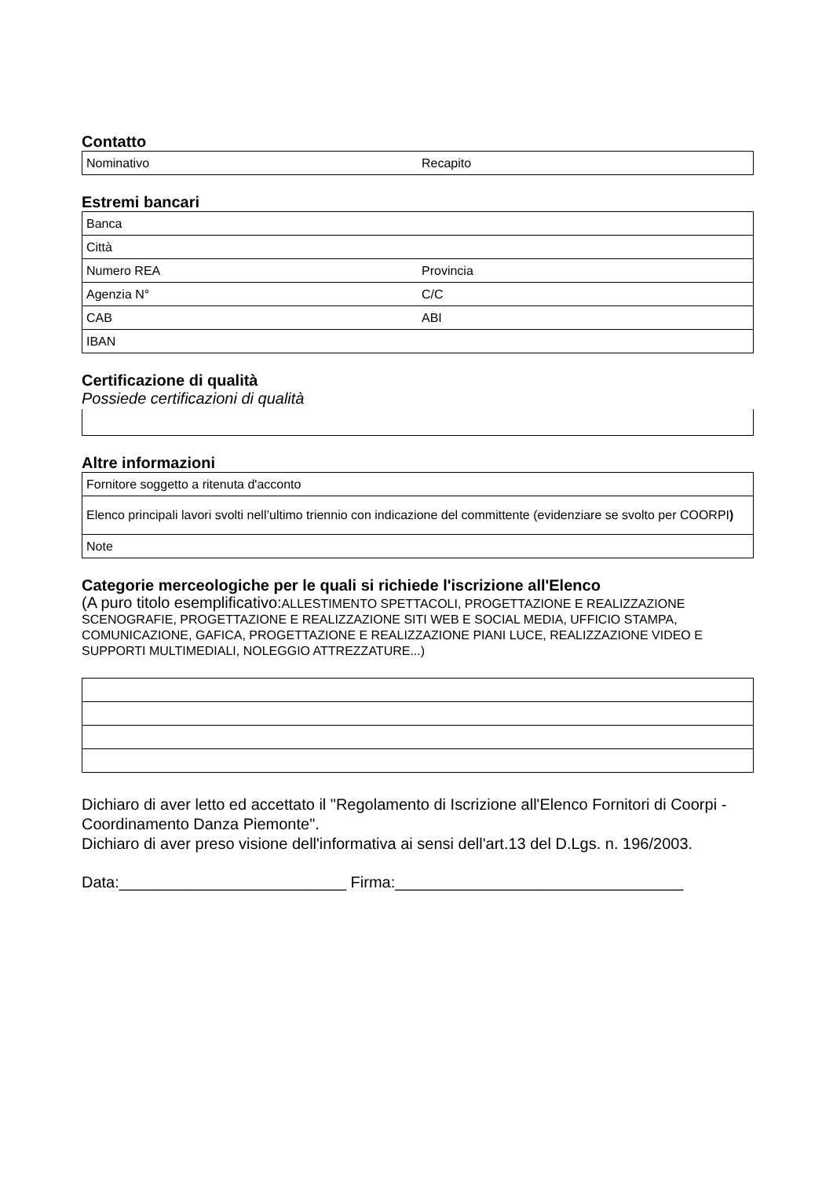Contatto
| Nominativo | Recapito |
Estremi bancari
| Banca | |
| Città | |
| Numero REA | Provincia |
| Agenzia N° | C/C |
| CAB | ABI |
| IBAN | |
Certificazione di qualità
Possiede certificazioni di qualità
Altre informazioni
| Fornitore soggetto a ritenuta d'acconto |
| Elenco principali lavori svolti nell’ultimo triennio con indicazione del committente (evidenziare se svolto per COORPI ) |
| Note |
Categorie merceologiche per le quali si richiede l'iscrizione all'Elenco
(A puro titolo esemplificativo: ALLESTIMENTO SPETTACOLI, PROGETTAZIONE E REALIZZAZIONE SCENOGRAFIE, PROGETTAZIONE E REALIZZAZIONE SITI WEB E SOCIAL MEDIA, UFFICIO STAMPA, COMUNICAZIONE, GAFICA, PROGETTAZIONE E REALIZZAZIONE PIANI LUCE, REALIZZAZIONE VIDEO E SUPPORTI MULTIMEDIALI, NOLEGGIO ATTREZZATURE...)
Dichiaro di aver letto ed accettato il "Regolamento di Iscrizione all'Elenco Fornitori di Coorpi - Coordinamento Danza Piemonte".
Dichiaro di aver preso visione dell'informativa ai sensi dell'art.13 del D.Lgs. n. 196/2003.
Data:__________________________ Firma:_________________________________